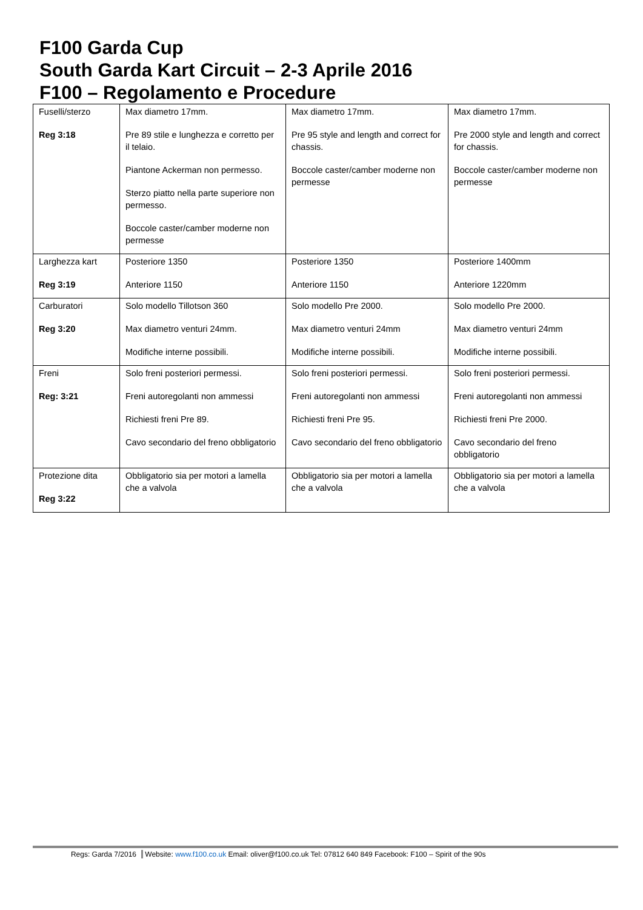F100 Garda Cup
South Garda Kart Circuit – 2-3 Aprile 2016
F100 – Regolamento e Procedure
| Fuselli/sterzo Reg 3:18 | Max diametro 17mm. Pre 89 stile e lunghezza e corretto per il telaio. Piantone Ackerman non permesso. Sterzo piatto nella parte superiore non permesso. Boccole caster/camber moderne non permesse | Max diametro 17mm. Pre 95 style and length and correct for chassis. Boccole caster/camber moderne non permesse | Max diametro 17mm. Pre 2000 style and length and correct for chassis. Boccole caster/camber moderne non permesse |
| Larghezza kart Reg 3:19 | Posteriore 1350 Anteriore 1150 | Posteriore 1350 Anteriore 1150 | Posteriore 1400mm Anteriore 1220mm |
| Carburatori Reg 3:20 | Solo modello Tillotson 360 Max diametro venturi 24mm. Modifiche interne possibili. | Solo modello Pre 2000. Max diametro venturi 24mm Modifiche interne possibili. | Solo modello Pre 2000. Max diametro venturi 24mm Modifiche interne possibili. |
| Freni Reg: 3:21 | Solo freni posteriori permessi. Freni autoregolanti non ammessi Richiesti freni Pre 89. Cavo secondario del freno obbligatorio | Solo freni posteriori permessi. Freni autoregolanti non ammessi Richiesti freni Pre 95. Cavo secondario del freno obbligatorio | Solo freni posteriori permessi. Freni autoregolanti non ammessi Richiesti freni Pre 2000. Cavo secondario del freno obbligatorio |
| Protezione dita Reg 3:22 | Obbligatorio sia per motori a lamella che a valvola | Obbligatorio sia per motori a lamella che a valvola | Obbligatorio sia per motori a lamella che a valvola |
Regs: Garda 7/2016 Website: www.f100.co.uk Email: oliver@f100.co.uk Tel: 07812 640 849 Facebook: F100 – Spirit of the 90s